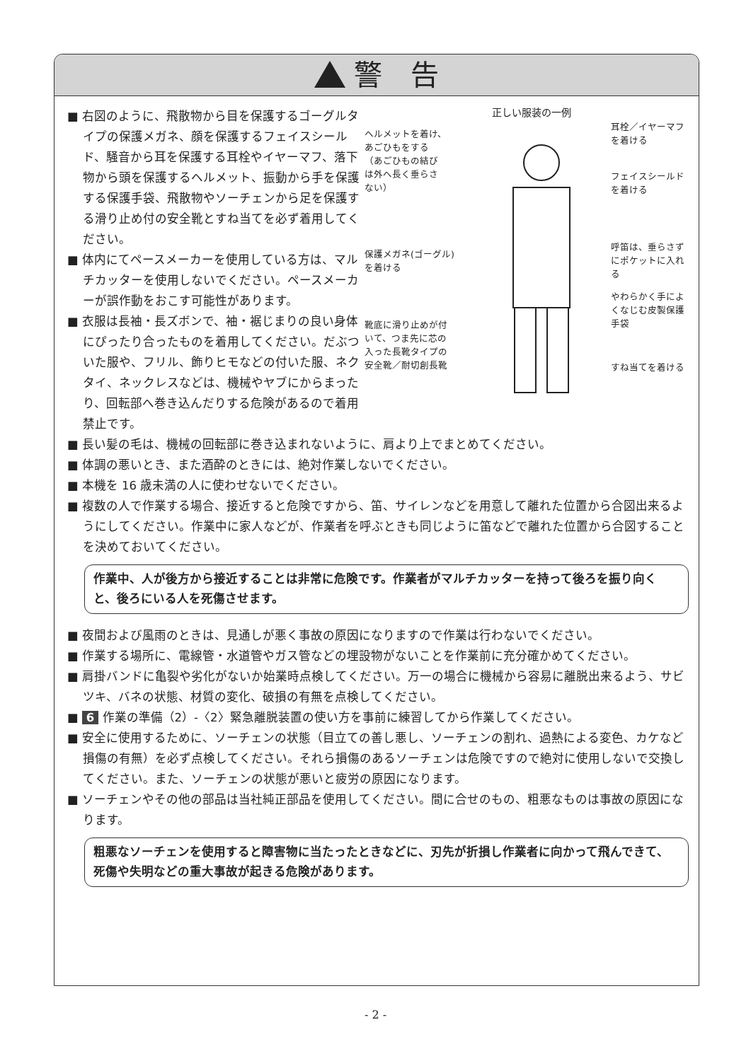警　告
■ 右図のように、飛散物から目を保護するゴーグルタイプの保護メガネ、顔を保護するフェイスシールド、騒音から耳を保護する耳栓やイヤーマフ、落下物から頭を保護するヘルメット、振動から手を保護する保護手袋、飛散物やソーチェンから足を保護する滑り止め付の安全靴とすね当てを必ず着用してください。
■ 体内にてペースメーカーを使用している方は、マルチカッターを使用しないでください。ペースメーカーが誤作動をおこす可能性があります。
■ 衣服は長袖・長ズボンで、袖・裾じまりの良い身体にぴったり合ったものを着用してください。だぶついた服や、フリル、飾りヒモなどの付いた服、ネクタイ、ネックレスなどは、機械やヤブにからまったり、回転部へ巻き込んだりする危険があるので着用禁止です。
正しい服装の一例
ヘルメットを着け、
あごひもをする
（あごひもの結び
は外へ長く垂らさ
ない）
保護メガネ(ゴーグル)
を着ける
靴底に滑り止めが付
いて、つま先に芯の
入った長靴タイプの
安全靴／耐切創長靴
耳栓／イヤーマフを着ける
フェイスシールドを着ける
呼笛は、垂らさずにポケットに入れる
やわらかく手によくなじむ皮製保護手袋
すね当てを着ける
■ 長い髪の毛は、機械の回転部に巻き込まれないように、肩より上でまとめてください。
■ 体調の悪いとき、また酒酔のときには、絶対作業しないでください。
■ 本機を 16 歳未満の人に使わせないでください。
■ 複数の人で作業する場合、接近すると危険ですから、笛、サイレンなどを用意して離れた位置から合図出来るようにしてください。作業中に家人などが、作業者を呼ぶときも同じように笛などで離れた位置から合図することを決めておいてください。
作業中、人が後方から接近することは非常に危険です。作業者がマルチカッターを持って後ろを振り向くと、後ろにいる人を死傷させます。
■ 夜間および風雨のときは、見通しが悪く事故の原因になりますので作業は行わないでください。
■ 作業する場所に、電線管・水道管やガス管などの埋設物がないことを作業前に充分確かめてください。
■ 肩掛バンドに亀裂や劣化がないか始業時点検してください。万一の場合に機械から容易に離脱出来るよう、サビツキ、バネの状態、材質の変化、破損の有無を点検してください。
■ 6 作業の準備（2）-〈2〉緊急離脱装置の使い方を事前に練習してから作業してください。
■ 安全に使用するために、ソーチェンの状態（目立ての善し悪し、ソーチェンの割れ、過熱による変色、カケなど損傷の有無）を必ず点検してください。それら損傷のあるソーチェンは危険ですので絶対に使用しないで交換してください。また、ソーチェンの状態が悪いと疲労の原因になります。
■ ソーチェンやその他の部品は当社純正部品を使用してください。間に合せのもの、粗悪なものは事故の原因になります。
粗悪なソーチェンを使用すると障害物に当たったときなどに、刃先が折損し作業者に向かって飛んできて、死傷や失明などの重大事故が起きる危険があります。
- 2 -